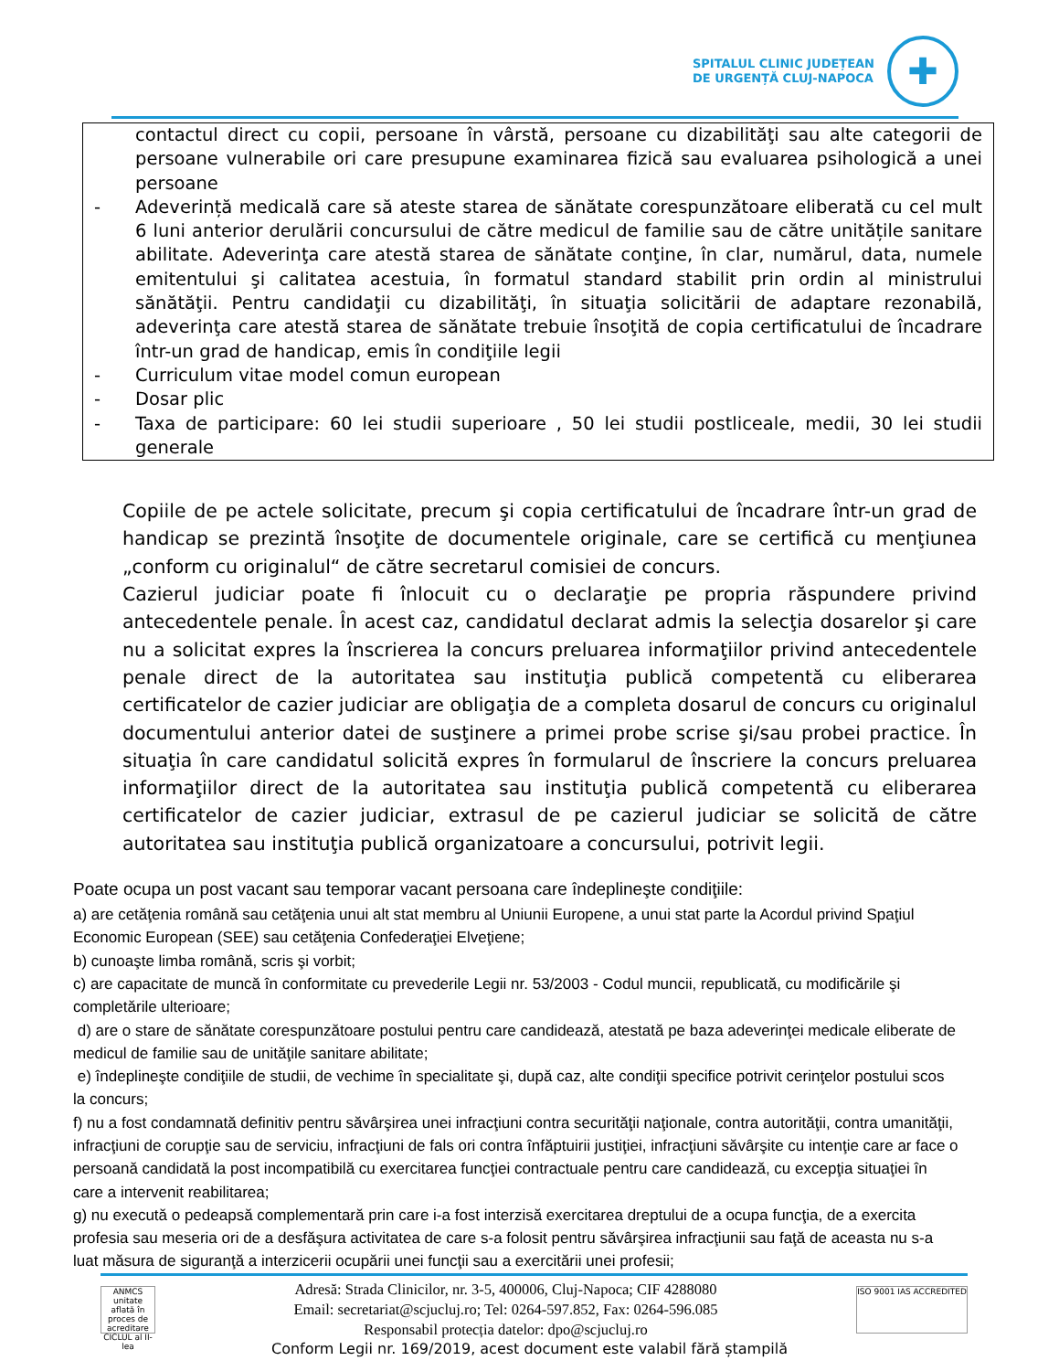SPITALUL CLINIC JUDEȚEAN
DE URGENȚĂ CLUJ-NAPOCA
✚
| | contactul direct cu copii, persoane în vârstă, persoane cu dizabilităţi sau alte categorii de persoane vulnerabile ori care presupune examinarea fizică sau evaluarea psihologică a unei persoane |
| - | Adeverință medicală care să ateste starea de sănătate corespunzătoare eliberată cu cel mult 6 luni anterior derulării concursului de către medicul de familie sau de către unitățile sanitare abilitate. Adeverinţa care atestă starea de sănătate conţine, în clar, numărul, data, numele emitentului şi calitatea acestuia, în formatul standard stabilit prin ordin al ministrului sănătăţii. Pentru candidaţii cu dizabilităţi, în situaţia solicitării de adaptare rezonabilă, adeverinţa care atestă starea de sănătate trebuie însoţită de copia certificatului de încadrare într-un grad de handicap, emis în condiţiile legii |
| - | Curriculum vitae model comun european |
| - | Dosar plic |
| - | Taxa de participare: 60 lei studii superioare , 50 lei studii postliceale, medii, 30 lei studii generale |
Copiile de pe actele solicitate, precum şi copia certificatului de încadrare într-un grad de handicap se prezintă însoţite de documentele originale, care se certifică cu menţiunea „conform cu originalul“ de către secretarul comisiei de concurs.
Cazierul judiciar poate fi înlocuit cu o declaraţie pe propria răspundere privind antecedentele penale. În acest caz, candidatul declarat admis la selecţia dosarelor şi care nu a solicitat expres la înscrierea la concurs preluarea informaţiilor privind antecedentele penale direct de la autoritatea sau instituţia publică competentă cu eliberarea certificatelor de cazier judiciar are obligaţia de a completa dosarul de concurs cu originalul documentului anterior datei de susţinere a primei probe scrise şi/sau probei practice. În situaţia în care candidatul solicită expres în formularul de înscriere la concurs preluarea informaţiilor direct de la autoritatea sau instituţia publică competentă cu eliberarea certificatelor de cazier judiciar, extrasul de pe cazierul judiciar se solicită de către autoritatea sau instituţia publică organizatoare a concursului, potrivit legii.
Poate ocupa un post vacant sau temporar vacant persoana care îndeplineşte condiţiile:
a) are cetăţenia română sau cetăţenia unui alt stat membru al Uniunii Europene, a unui stat parte la Acordul privind Spaţiul Economic European (SEE) sau cetăţenia Confederaţiei Elveţiene;
b) cunoaşte limba română, scris şi vorbit;
c) are capacitate de muncă în conformitate cu prevederile Legii nr. 53/2003 - Codul muncii, republicată, cu modificările şi completările ulterioare;
d) are o stare de sănătate corespunzătoare postului pentru care candidează, atestată pe baza adeverinţei medicale eliberate de medicul de familie sau de unităţile sanitare abilitate;
e) îndeplineşte condiţiile de studii, de vechime în specialitate şi, după caz, alte condiţii specifice potrivit cerinţelor postului scos la concurs;
f) nu a fost condamnată definitiv pentru săvârşirea unei infracţiuni contra securităţii naţionale, contra autorităţii, contra umanităţii, infracţiuni de corupţie sau de serviciu, infracţiuni de fals ori contra înfăptuirii justiţiei, infracţiuni săvârşite cu intenţie care ar face o persoană candidată la post incompatibilă cu exercitarea funcţiei contractuale pentru care candidează, cu excepţia situaţiei în care a intervenit reabilitarea;
g) nu execută o pedeapsă complementară prin care i-a fost interzisă exercitarea dreptului de a ocupa funcţia, de a exercita profesia sau meseria ori de a desfăşura activitatea de care s-a folosit pentru săvârşirea infracţiunii sau faţă de aceasta nu s-a luat măsura de siguranţă a interzicerii ocupării unei funcţii sau a exercitării unei profesii;
ANMCS
unitate aflată în proces de acreditare
CICLUL al II-lea
Adresă: Strada Clinicilor, nr. 3-5, 400006, Cluj-Napoca; CIF 4288080
Email: secretariat@scjucluj.ro; Tel: 0264-597.852, Fax: 0264-596.085
Responsabil protecția datelor: dpo@scjucluj.ro
ISO 9001 IAS ACCREDITED
Conform Legii nr. 169/2019, acest document este valabil fără ștampilă